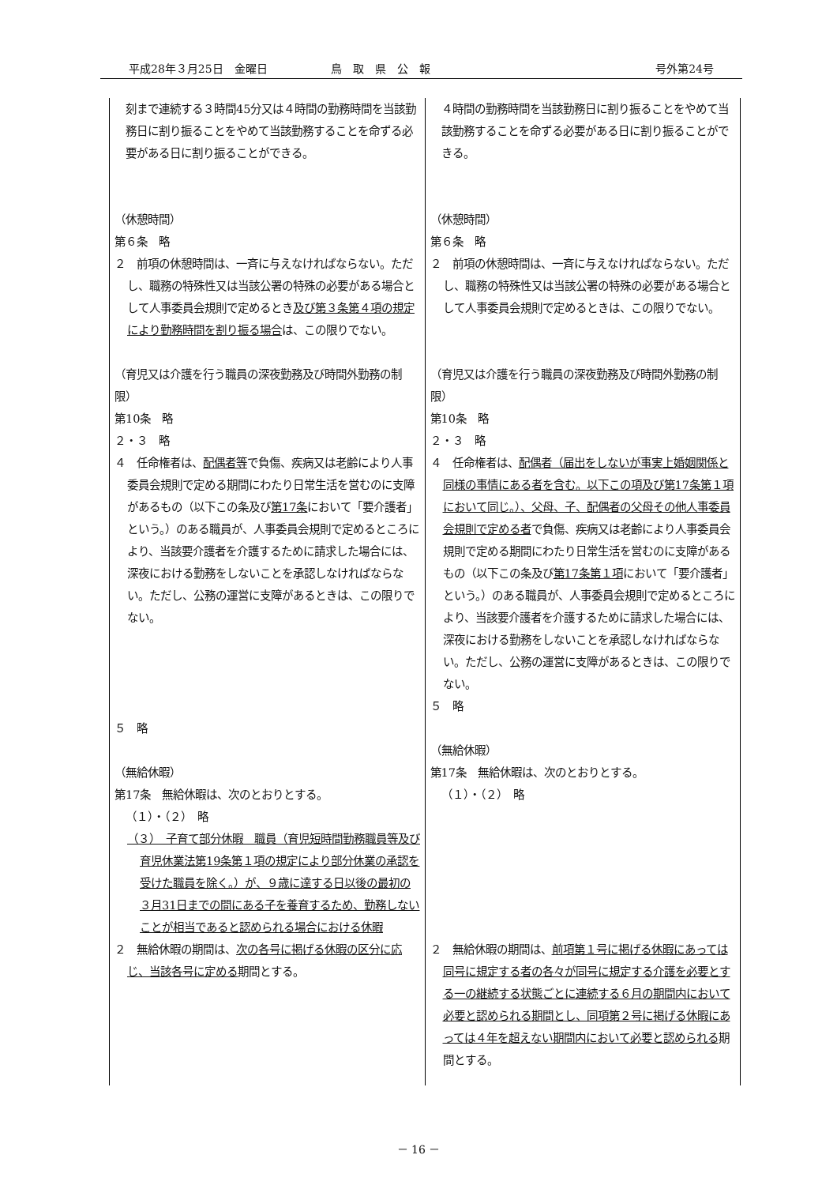平成28年３月25日　金曜日 鳥　取　県　公　報 号外第24号
| 刻まで連続する３時間45分又は４時間の勤務時間を当該勤務日に割り振ることをやめて当該勤務することを命ずる必要がある日に割り振ることができる。 （休憩時間） 第６条 略 ２ 前項の休憩時間は、一斉に与えなければならない。ただし、職務の特殊性又は当該公署の特殊の必要がある場合として人事委員会規則で定めるとき 及び第３条第４項の規定により勤務時間を割り振る場合 は、この限りでない。 （育児又は介護を行う職員の深夜勤務及び時間外勤務の制限） 第10条 略 ２・３ 略 ４ 任命権者は、 配偶者等 で負傷、疾病又は老齢により人事委員会規則で定める期間にわたり日常生活を営むのに支障があるもの（以下この条及び 第17条 において「要介護者」という。）のある職員が、人事委員会規則で定めるところにより、当該要介護者を介護するために請求した場合には、深夜における勤務をしないことを承認しなければならない。ただし、公務の運営に支障があるときは、この限りでない。 ５ 略 （無給休暇） 第17条 無給休暇は、次のとおりとする。 （１）・（２） 略 （３） 子育て部分休暇 職員（育児短時間勤務職員等及び育児休業法第19条第１項の規定により部分休業の承認を受けた職員を除く。）が、９歳に達する日以後の最初の３月31日までの間にある子を養育するため、勤務しないことが相当であると認められる場合における休暇 ２ 無給休暇の期間は、 次の各号に掲げる休暇の区分に応じ、当該各号に定める 期間とする。 | ４時間の勤務時間を当該勤務日に割り振ることをやめて当該勤務することを命ずる必要がある日に割り振ることができる。 （休憩時間） 第６条 略 ２ 前項の休憩時間は、一斉に与えなければならない。ただし、職務の特殊性又は当該公署の特殊の必要がある場合として人事委員会規則で定めるときは、この限りでない。 （育児又は介護を行う職員の深夜勤務及び時間外勤務の制限） 第10条 略 ２・３ 略 ４ 任命権者は、 配偶者（届出をしないが事実上婚姻関係と同様の事情にある者を含む。以下この項及び第17条第１項において同じ。）、父母、子、配偶者の父母その他人事委員会規則で定める者 で負傷、疾病又は老齢により人事委員会規則で定める期間にわたり日常生活を営むのに支障があるもの（以下この条及び 第17条第１項 において「要介護者」という。）のある職員が、人事委員会規則で定めるところにより、当該要介護者を介護するために請求した場合には、深夜における勤務をしないことを承認しなければならない。ただし、公務の運営に支障があるときは、この限りでない。 ５ 略 （無給休暇） 第17条 無給休暇は、次のとおりとする。 （１）・（２） 略 ２ 無給休暇の期間は、 前項第１号に掲げる休暇にあっては同号に規定する者の各々が同号に規定する介護を必要とする一の継続する状態ごとに連続する６月の期間内において必要と認められる期間とし、同項第２号に掲げる休暇にあっては４年を超えない期間内において必要と認められる 期間とする。 |
－ 16 －